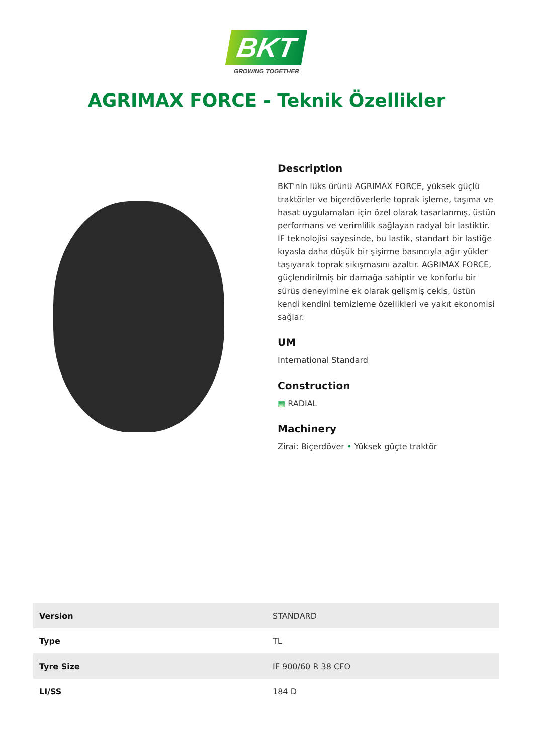BKT
GROWING TOGETHER
AGRIMAX FORCE - Teknik Özellikler
Description
BKT'nin lüks ürünü AGRIMAX FORCE, yüksek güçlü traktörler ve biçerdöverlerle toprak işleme, taşıma ve hasat uygulamaları için özel olarak tasarlanmış, üstün performans ve verimlilik sağlayan radyal bir lastiktir. IF teknolojisi sayesinde, bu lastik, standart bir lastiğe kıyasla daha düşük bir şişirme basıncıyla ağır yükler taşıyarak toprak sıkışmasını azaltır. AGRIMAX FORCE, güçlendirilmiş bir damağa sahiptir ve konforlu bir sürüş deneyimine ek olarak gelişmiş çekiş, üstün kendi kendini temizleme özellikleri ve yakıt ekonomisi sağlar.
UM
International Standard
Construction
▦ RADIAL
Machinery
Zirai: Biçerdöver • Yüksek güçte traktör
| Version | STANDARD |
| Type | TL |
| Tyre Size | IF 900/60 R 38 CFO |
| LI/SS | 184 D |